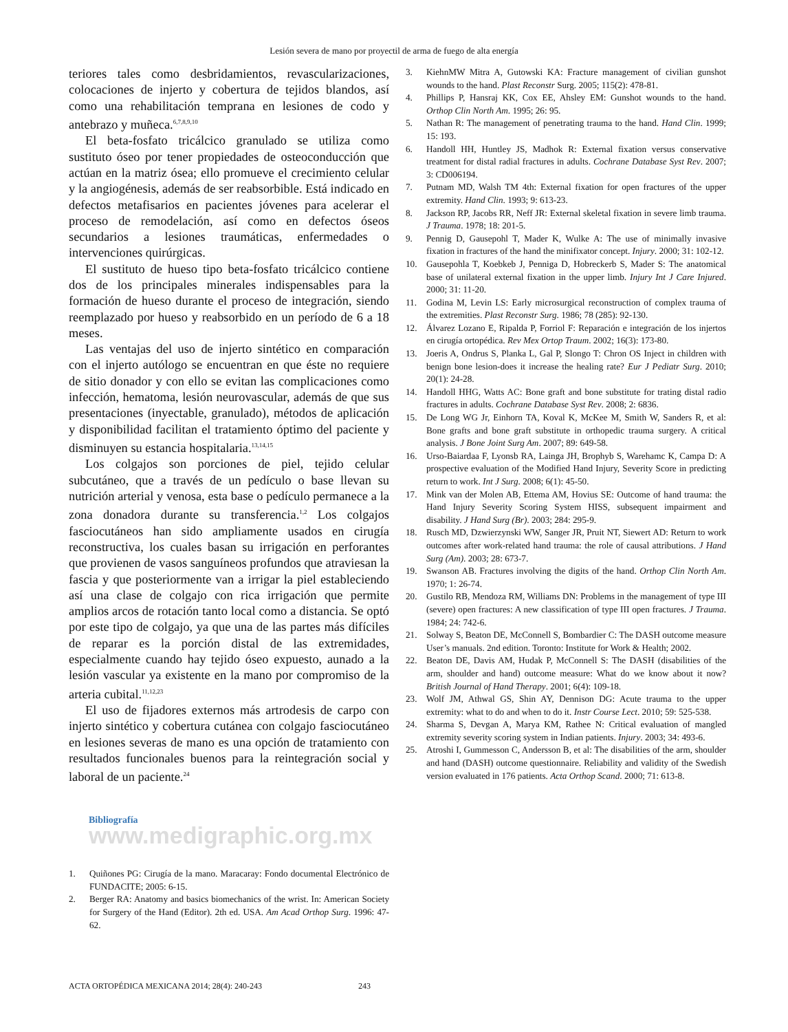Lesión severa de mano por proyectil de arma de fuego de alta energía
teriores tales como desbridamientos, revascularizaciones, colocaciones de injerto y cobertura de tejidos blandos, así como una rehabilitación temprana en lesiones de codo y antebrazo y muñeca.<sup>6,7,8,9,10</sup>
El beta-fosfato tricálcico granulado se utiliza como sustituto óseo por tener propiedades de osteoconducción que actúan en la matriz ósea; ello promueve el crecimiento celular y la angiogénesis, además de ser reabsorbible. Está indicado en defectos metafisarios en pacientes jóvenes para acelerar el proceso de remodelación, así como en defectos óseos secundarios a lesiones traumáticas, enfermedades o intervenciones quirúrgicas.
El sustituto de hueso tipo beta-fosfato tricálcico contiene dos de los principales minerales indispensables para la formación de hueso durante el proceso de integración, siendo reemplazado por hueso y reabsorbido en un período de 6 a 18 meses.
Las ventajas del uso de injerto sintético en comparación con el injerto autólogo se encuentran en que éste no requiere de sitio donador y con ello se evitan las complicaciones como infección, hematoma, lesión neurovascular, además de que sus presentaciones (inyectable, granulado), métodos de aplicación y disponibilidad facilitan el tratamiento óptimo del paciente y disminuyen su estancia hospitalaria.<sup>13,14,15</sup>
Los colgajos son porciones de piel, tejido celular subcutáneo, que a través de un pedículo o base llevan su nutrición arterial y venosa, esta base o pedículo permanece a la zona donadora durante su transferencia.<sup>1,2</sup> Los colgajos fasciocutáneos han sido ampliamente usados en cirugía reconstructiva, los cuales basan su irrigación en perforantes que provienen de vasos sanguíneos profundos que atraviesan la fascia y que posteriormente van a irrigar la piel estableciendo así una clase de colgajo con rica irrigación que permite amplios arcos de rotación tanto local como a distancia. Se optó por este tipo de colgajo, ya que una de las partes más difíciles de reparar es la porción distal de las extremidades, especialmente cuando hay tejido óseo expuesto, aunado a la lesión vascular ya existente en la mano por compromiso de la arteria cubital.<sup>11,12,23</sup>
El uso de fijadores externos más artrodesis de carpo con injerto sintético y cobertura cutánea con colgajo fasciocutáneo en lesiones severas de mano es una opción de tratamiento con resultados funcionales buenos para la reintegración social y laboral de un paciente.<sup>24</sup>
Bibliografía www.medigraphic.org.mx
1. Quiñones PG: Cirugía de la mano. Maracaray: Fondo documental Electrónico de FUNDACITE; 2005: 6-15.
2. Berger RA: Anatomy and basics biomechanics of the wrist. In: American Society for Surgery of the Hand (Editor). 2th ed. USA. Am Acad Orthop Surg. 1996: 47-62.
3. KiehnMW Mitra A, Gutowski KA: Fracture management of civilian gunshot wounds to the hand. Plast Reconstr Surg. 2005; 115(2): 478-81.
4. Phillips P, Hansraj KK, Cox EE, Ahsley EM: Gunshot wounds to the hand. Orthop Clin North Am. 1995; 26: 95.
5. Nathan R: The management of penetrating trauma to the hand. Hand Clin. 1999; 15: 193.
6. Handoll HH, Huntley JS, Madhok R: External fixation versus conservative treatment for distal radial fractures in adults. Cochrane Database Syst Rev. 2007; 3: CD006194.
7. Putnam MD, Walsh TM 4th: External fixation for open fractures of the upper extremity. Hand Clin. 1993; 9: 613-23.
8. Jackson RP, Jacobs RR, Neff JR: External skeletal fixation in severe limb trauma. J Trauma. 1978; 18: 201-5.
9. Pennig D, Gausepohl T, Mader K, Wulke A: The use of minimally invasive fixation in fractures of the hand the minifixator concept. Injury. 2000; 31: 102-12.
10. Gausepohla T, Koebkeb J, Penniga D, Hobreckerb S, Mader S: The anatomical base of unilateral external fixation in the upper limb. Injury Int J Care Injured. 2000; 31: 11-20.
11. Godina M, Levin LS: Early microsurgical reconstruction of complex trauma of the extremities. Plast Reconstr Surg. 1986; 78 (285): 92-130.
12. Álvarez Lozano E, Ripalda P, Forriol F: Reparación e integración de los injertos en cirugía ortopédica. Rev Mex Ortop Traum. 2002; 16(3): 173-80.
13. Joeris A, Ondrus S, Planka L, Gal P, Slongo T: Chron OS Inject in children with benign bone lesion-does it increase the healing rate? Eur J Pediatr Surg. 2010; 20(1): 24-28.
14. Handoll HHG, Watts AC: Bone graft and bone substitute for trating distal radio fractures in adults. Cochrane Database Syst Rev. 2008; 2: 6836.
15. De Long WG Jr, Einhorn TA, Koval K, McKee M, Smith W, Sanders R, et al: Bone grafts and bone graft substitute in orthopedic trauma surgery. A critical analysis. J Bone Joint Surg Am. 2007; 89: 649-58.
16. Urso-Baiardaa F, Lyonsb RA, Lainga JH, Brophyb S, Warehamc K, Campa D: A prospective evaluation of the Modified Hand Injury, Severity Score in predicting return to work. Int J Surg. 2008; 6(1): 45-50.
17. Mink van der Molen AB, Ettema AM, Hovius SE: Outcome of hand trauma: the Hand Injury Severity Scoring System HISS, subsequent impairment and disability. J Hand Surg (Br). 2003; 284: 295-9.
18. Rusch MD, Dzwierzynski WW, Sanger JR, Pruit NT, Siewert AD: Return to work outcomes after work-related hand trauma: the role of causal attributions. J Hand Surg (Am). 2003; 28: 673-7.
19. Swanson AB. Fractures involving the digits of the hand. Orthop Clin North Am. 1970; 1: 26-74.
20. Gustilo RB, Mendoza RM, Williams DN: Problems in the management of type III (severe) open fractures: A new classification of type III open fractures. J Trauma. 1984; 24: 742-6.
21. Solway S, Beaton DE, McConnell S, Bombardier C: The DASH outcome measure User’s manuals. 2nd edition. Toronto: Institute for Work & Health; 2002.
22. Beaton DE, Davis AM, Hudak P, McConnell S: The DASH (disabilities of the arm, shoulder and hand) outcome measure: What do we know about it now? British Journal of Hand Therapy. 2001; 6(4): 109-18.
23. Wolf JM, Athwal GS, Shin AY, Dennison DG: Acute trauma to the upper extremity: what to do and when to do it. Instr Course Lect. 2010; 59: 525-538.
24. Sharma S, Devgan A, Marya KM, Rathee N: Critical evaluation of mangled extremity severity scoring system in Indian patients. Injury. 2003; 34: 493-6.
25. Atroshi I, Gummesson C, Andersson B, et al: The disabilities of the arm, shoulder and hand (DASH) outcome questionnaire. Reliability and validity of the Swedish version evaluated in 176 patients. Acta Orthop Scand. 2000; 71: 613-8.
ACTA ORTOPÉDICA MEXICANA 2014; 28(4): 240-243 243